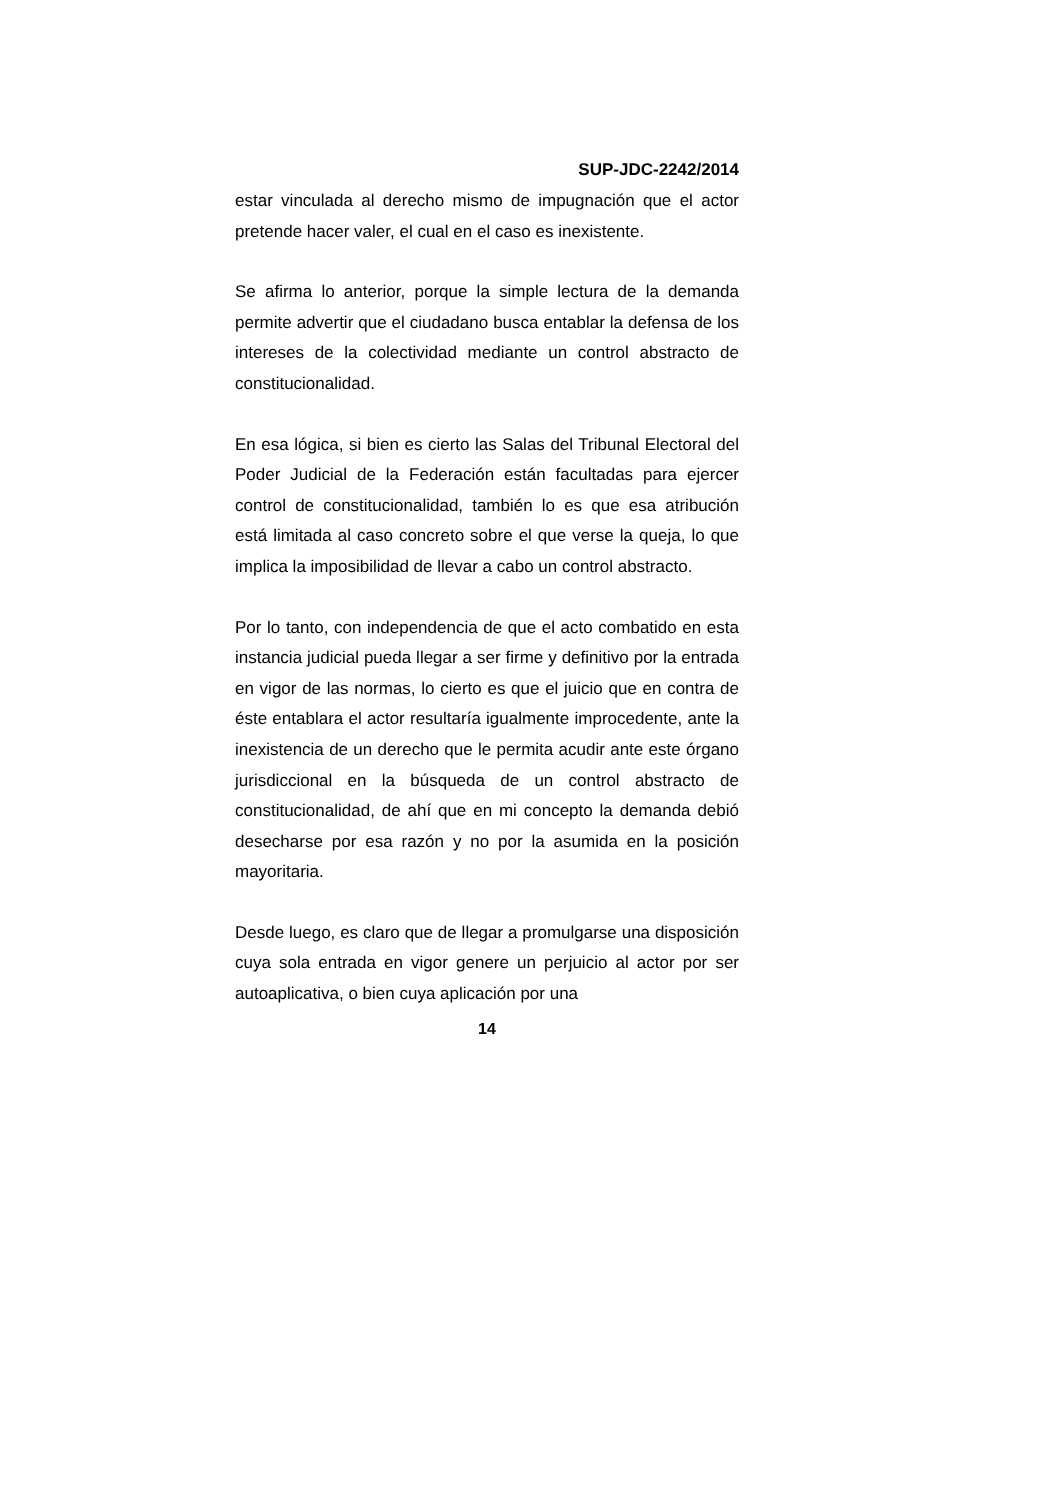SUP-JDC-2242/2014
estar vinculada al derecho mismo de impugnación que el actor pretende hacer valer, el cual en el caso es inexistente.
Se afirma lo anterior, porque la simple lectura de la demanda permite advertir que el ciudadano busca entablar la defensa de los intereses de la colectividad mediante un control abstracto de constitucionalidad.
En esa lógica, si bien es cierto las Salas del Tribunal Electoral del Poder Judicial de la Federación están facultadas para ejercer control de constitucionalidad, también lo es que esa atribución está limitada al caso concreto sobre el que verse la queja, lo que implica la imposibilidad de llevar a cabo un control abstracto.
Por lo tanto, con independencia de que el acto combatido en esta instancia judicial pueda llegar a ser firme y definitivo por la entrada en vigor de las normas, lo cierto es que el juicio que en contra de éste entablara el actor resultaría igualmente improcedente, ante la inexistencia de un derecho que le permita acudir ante este órgano jurisdiccional en la búsqueda de un control abstracto de constitucionalidad, de ahí que en mi concepto la demanda debió desecharse por esa razón y no por la asumida en la posición mayoritaria.
Desde luego, es claro que de llegar a promulgarse una disposición cuya sola entrada en vigor genere un perjuicio al actor por ser autoaplicativa, o bien cuya aplicación por una
14